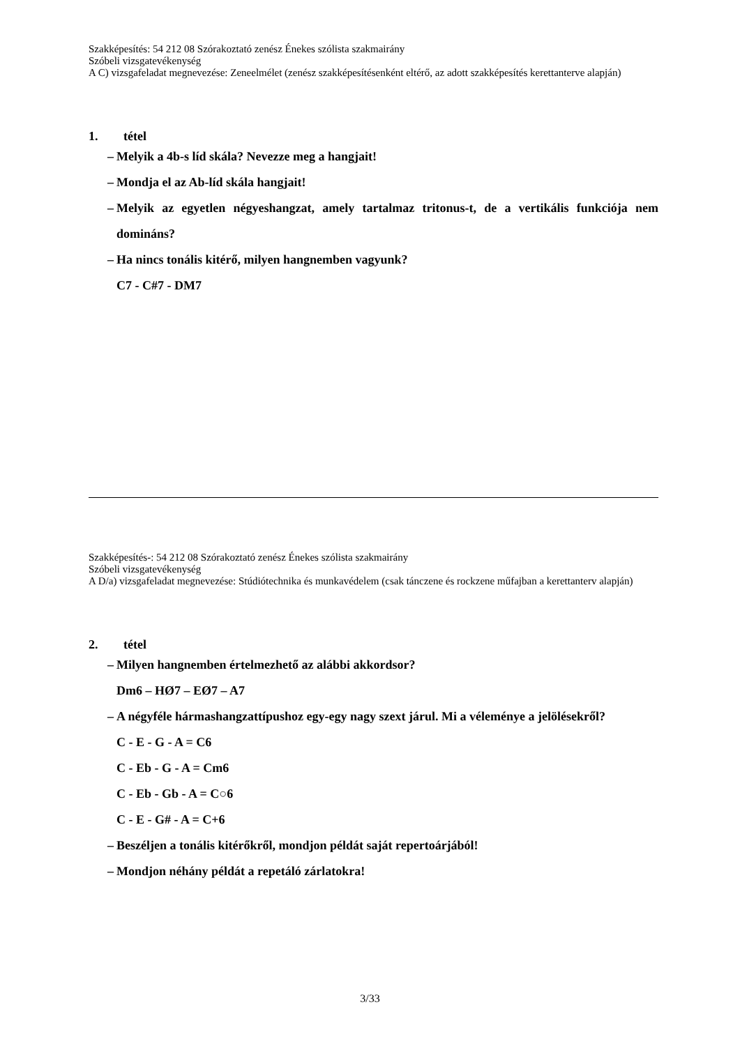Szakképesítés: 54 212 08 Szórakoztató zenész Énekes szólista szakmairány
Szóbeli vizsgatevékenység
A C) vizsgafeladat megnevezése: Zeneelmélet (zenész szakképesítésenként eltérő, az adott szakképesítés kerettanterve alapján)
1. tétel
– Melyik a 4b-s líd skála? Nevezze meg a hangjait!
– Mondja el az Ab-líd skála hangjait!
– Melyik az egyetlen négyeshangzat, amely tartalmaz tritonus-t, de a vertikális funkciója nem domináns?
– Ha nincs tonális kitérő, milyen hangnemben vagyunk?
C7 - C#7 - DM7
Szakképesítés-: 54 212 08 Szórakoztató zenész Énekes szólista szakmairány
Szóbeli vizsgatevékenység
A D/a) vizsgafeladat megnevezése: Stúdiótechnika és munkavédelem (csak tánczene és rockzene műfajban a kerettanterv alapján)
2. tétel
– Milyen hangnemben értelmezhető az alábbi akkordsor?
Dm6 – HØ7 – EØ7 – A7
– A négyféle hármashangzattípushoz egy-egy nagy szext járul. Mi a véleménye a jelölésekről?
C - E - G - A = C6
C - Eb - G - A = Cm6
C - Eb - Gb - A = C○6
C - E - G# - A = C+6
– Beszéljen a tonális kitérőkről, mondjon példát saját repertoárjából!
– Mondjon néhány példát a repetáló zárlatokra!
3/33